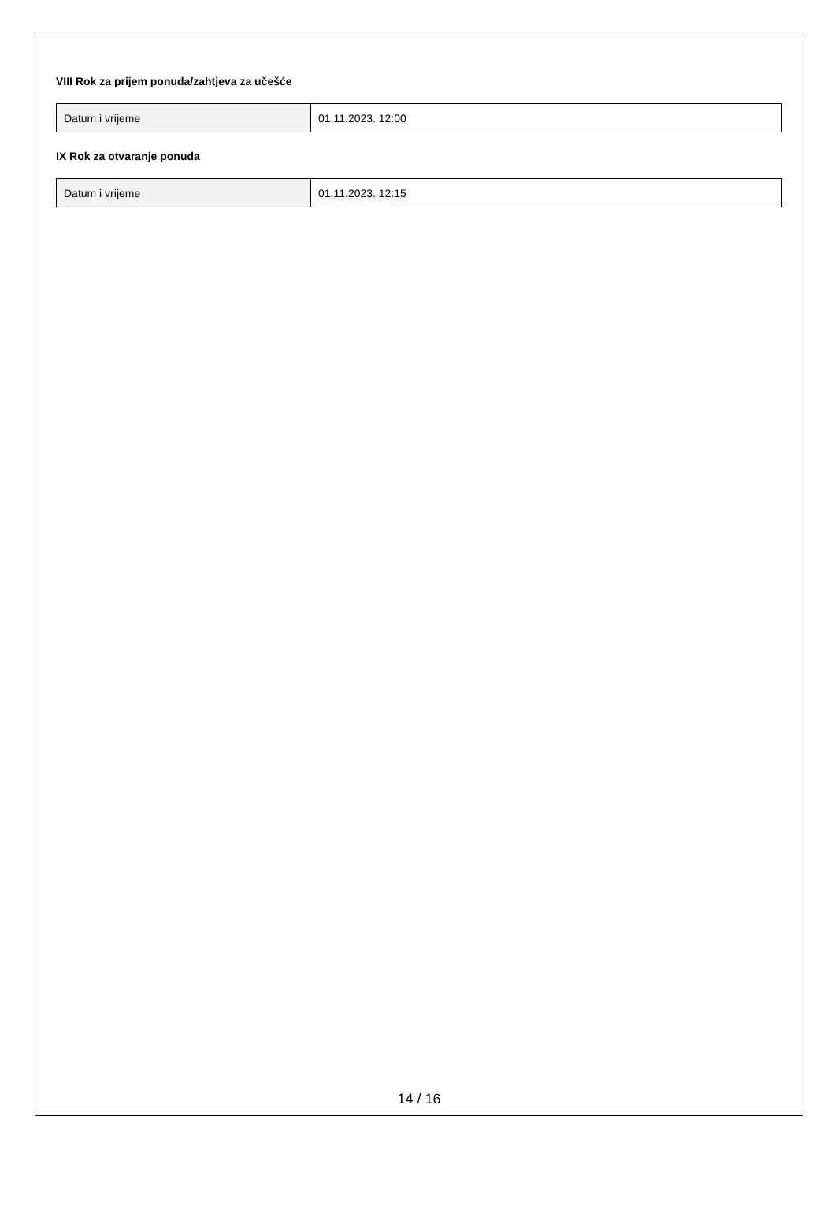VIII Rok za prijem ponuda/zahtjeva za učešće
| Datum i vrijeme | 01.11.2023. 12:00 |
IX Rok za otvaranje ponuda
| Datum i vrijeme | 01.11.2023. 12:15 |
14 / 16